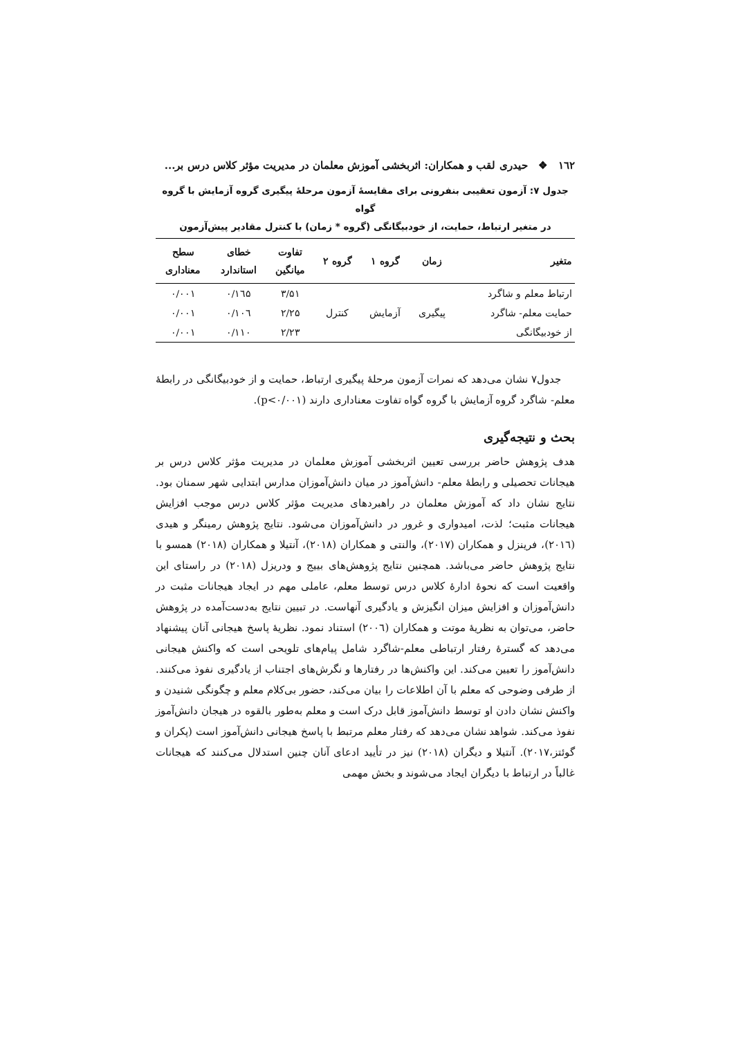۱٦۲ ❖ حیدری لقب و همکاران: اثربخشی آموزش معلمان در مدیریت مؤثر کلاس درس بر...
جدول ۷: آزمون تعقیبی بنفرونی برای مقایسۀ آزمون مرحلۀ پیگیری گروه آزمایش با گروه گواه
در متغیر ارتباط، حمایت، از خودبیگانگی (گروه * زمان) با کنترل مقادیر پیش‌آزمون
| متغیر | زمان | گروه ۱ | گروه ۲ | تفاوت میانگین | خطای استاندارد | سطح معناداری |
| --- | --- | --- | --- | --- | --- | --- |
| ارتباط معلم و شاگرد | | | | ۳/۵۱ | ۰/۱٦۵ | ۰/۰۰۱ |
| حمایت معلم- شاگرد | پیگیری | آزمایش | کنترل | ۲/۲۵ | ۰/۱۰٦ | ۰/۰۰۱ |
| از خودبیگانگی | | | | ۲/۲۳ | ۰/۱۱۰ | ۰/۰۰۱ |
جدول۷ نشان می‌دهد که نمرات آزمون مرحلۀ پیگیری ارتباط، حمایت و از خودبیگانگی در رابطۀ معلم- شاگرد گروه آزمایش با گروه گواه تفاوت معناداری دارند (p<۰/۰۰۱).
بحث و نتیجه‌گیری
هدف پژوهش حاضر بررسی تعیین اثربخشی آموزش معلمان در مدیریت مؤثر کلاس درس بر هیجانات تحصیلی و رابطۀ معلم- دانش‌آموز در میان دانش‌آموزان مدارس ابتدایی شهر سمنان بود. نتایج نشان داد که آموزش معلمان در راهبردهای مدیریت مؤثر کلاس درس موجب افزایش هیجانات مثبت؛ لذت، امیدواری و غرور در دانش‌آموزان می‌شود. نتایج پژوهش رمینگر و هیدی (۲۰۱٦)، فرینزل و همکاران (۲۰۱۷)، والنتی و همکاران (۲۰۱۸)، آنتیلا و همکاران (۲۰۱۸) همسو با نتایج پژوهش حاضر می‌باشد. همچنین نتایج پژوهش‌های بییج و ودریزل (۲۰۱۸) در راستای این واقعیت است که نحوۀ ادارۀ کلاس درس توسط معلم، عاملی مهم در ایجاد هیجانات مثبت در دانش‌آموزان و افزایش میزان انگیزش و یادگیری آنهاست. در تبیین نتایج به‌دست‌آمده در پژوهش حاضر، می‌توان به نظریۀ موتت و همکاران (۲۰۰٦) استناد نمود. نظریۀ پاسخ هیجانی آنان پیشنهاد می‌دهد که گسترۀ رفتار ارتباطی معلم-شاگرد شامل پیام‌های تلویحی است که واکنش هیجانی دانش‌آموز را تعیین می‌کند. این واکنش‌ها در رفتارها و نگرش‌های اجتناب از یادگیری نفوذ می‌کنند. از طرفی وضوحی که معلم با آن اطلاعات را بیان می‌کند، حضور بی‌کلام معلم و چگونگی شنیدن و واکنش نشان دادن او توسط دانش‌آموز قابل درک است و معلم به‌طور بالقوه در هیجان دانش‌آموز نفوذ می‌کند. شواهد نشان می‌دهد که رفتار معلم مرتبط با پاسخ هیجانی دانش‌آموز است (پکران و گوئتز،۲۰۱۷). آنتیلا و دیگران (۲۰۱۸) نیز در تأیید ادعای آنان چنین استدلال می‌کنند که هیجانات غالباً در ارتباط با دیگران ایجاد می‌شوند و بخش مهمی